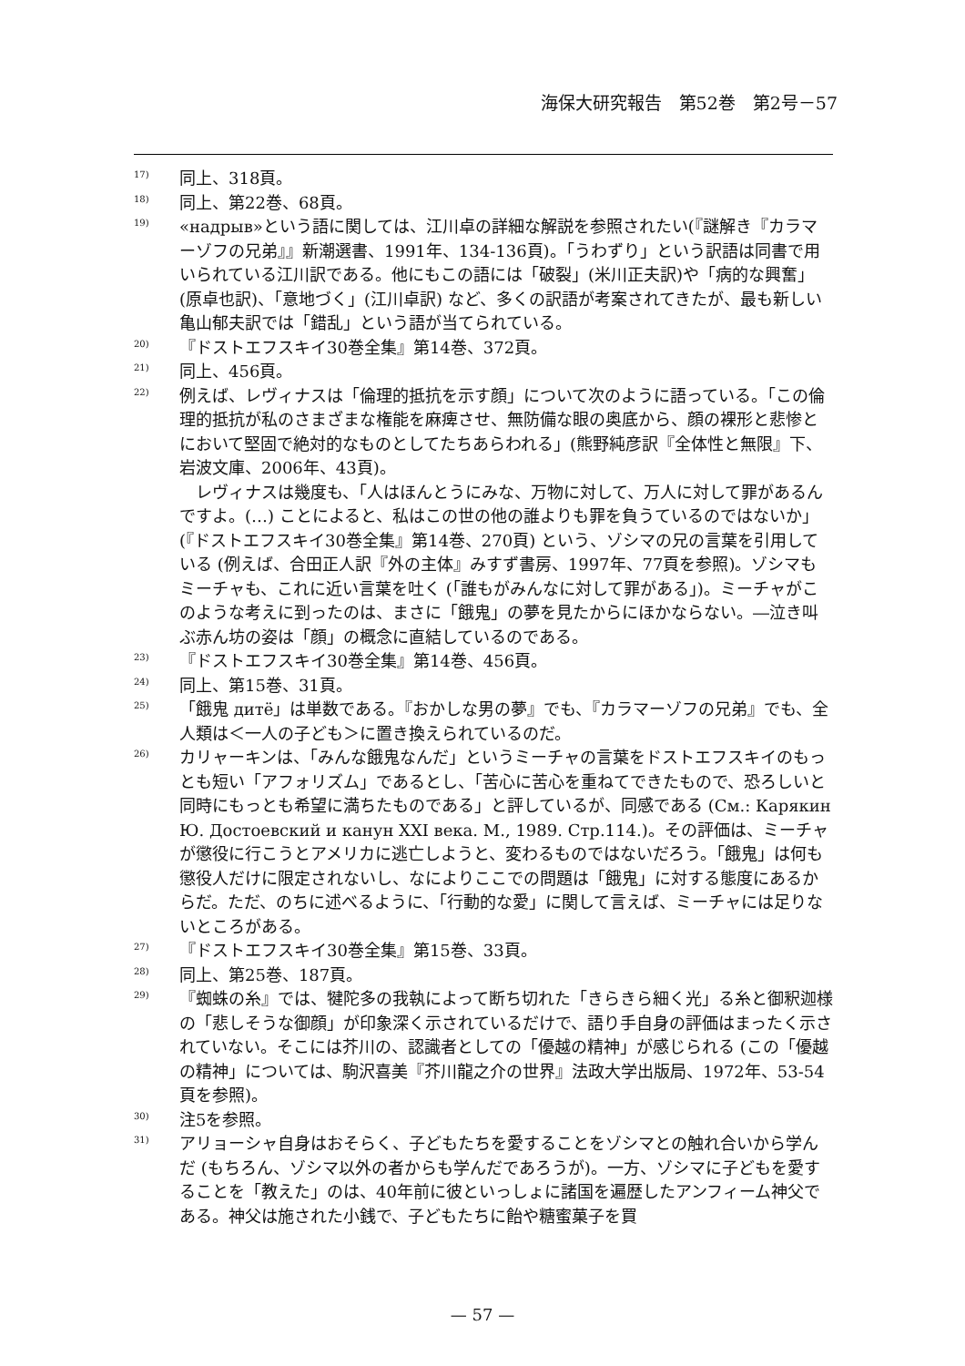海保大研究報告　第52巻　第2号－57
17) 同上、318頁。
18) 同上、第22巻、68頁。
19) «надрыв»という語に関しては、江川卓の詳細な解説を参照されたい(『謎解き『カラマーゾフの兄弟』』新潮選書、1991年、134-136頁)。「うわずり」という訳語は同書で用いられている江川訳である。他にもこの語には「破裂」(米川正夫訳)や「病的な興奮」(原卓也訳)、「意地づく」(江川卓訳) など、多くの訳語が考案されてきたが、最も新しい亀山郁夫訳では「錯乱」という語が当てられている。
20) 『ドストエフスキイ30巻全集』第14巻、372頁。
21) 同上、456頁。
22) 例えば、レヴィナスは「倫理的抵抗を示す顔」について次のように語っている。「この倫理的抵抗が私のさまざまな権能を麻痺させ、無防備な眼の奥底から、顔の裸形と悲惨とにおいて堅固で絶対的なものとしてたちあらわれる」(熊野純彦訳『全体性と無限』下、岩波文庫、2006年、43頁)。
　レヴィナスは幾度も、「人はほんとうにみな、万物に対して、万人に対して罪があるんですよ。(…) ことによると、私はこの世の他の誰よりも罪を負うているのではないか」(『ドストエフスキイ30巻全集』第14巻、270頁) という、ゾシマの兄の言葉を引用している (例えば、合田正人訳『外の主体』みすず書房、1997年、77頁を参照)。ゾシマもミーチャも、これに近い言葉を吐く (「誰もがみんなに対して罪がある」)。ミーチャがこのような考えに到ったのは、まさに「餓鬼」の夢を見たからにほかならない。―泣き叫ぶ赤ん坊の姿は「顔」の概念に直結しているのである。
23) 『ドストエフスキイ30巻全集』第14巻、456頁。
24) 同上、第15巻、31頁。
25) 「餓鬼 дитё」は単数である。『おかしな男の夢』でも、『カラマーゾフの兄弟』でも、全人類は＜一人の子ども＞に置き換えられているのだ。
26) カリャーキンは、「みんな餓鬼なんだ」というミーチャの言葉をドストエフスキイのもっとも短い「アフォリズム」であるとし、「苦心に苦心を重ねてできたもので、恐ろしいと同時にもっとも希望に満ちたものである」と評しているが、同感である (См.: Карякин Ю. Достоевский и канун XXI века. М., 1989. Стр.114.)。その評価は、ミーチャが懲役に行こうとアメリカに逃亡しようと、変わるものではないだろう。「餓鬼」は何も懲役人だけに限定されないし、なによりここでの問題は「餓鬼」に対する態度にあるからだ。ただ、のちに述べるように、「行動的な愛」に関して言えば、ミーチャには足りないところがある。
27) 『ドストエフスキイ30巻全集』第15巻、33頁。
28) 同上、第25巻、187頁。
29) 『蜘蛛の糸』では、犍陀多の我執によって断ち切れた「きらきら細く光」る糸と御釈迦様の「悲しそうな御顔」が印象深く示されているだけで、語り手自身の評価はまったく示されていない。そこには芥川の、認識者としての「優越の精神」が感じられる (この「優越の精神」については、駒沢喜美『芥川龍之介の世界』法政大学出版局、1972年、53-54頁を参照)。
30) 注5を参照。
31) アリョーシャ自身はおそらく、子どもたちを愛することをゾシマとの触れ合いから学んだ (もちろん、ゾシマ以外の者からも学んだであろうが)。一方、ゾシマに子どもを愛することを「教えた」のは、40年前に彼といっしょに諸国を遍歴したアンフィーム神父である。神父は施された小銭で、子どもたちに飴や糖蜜菓子を買
— 57 —